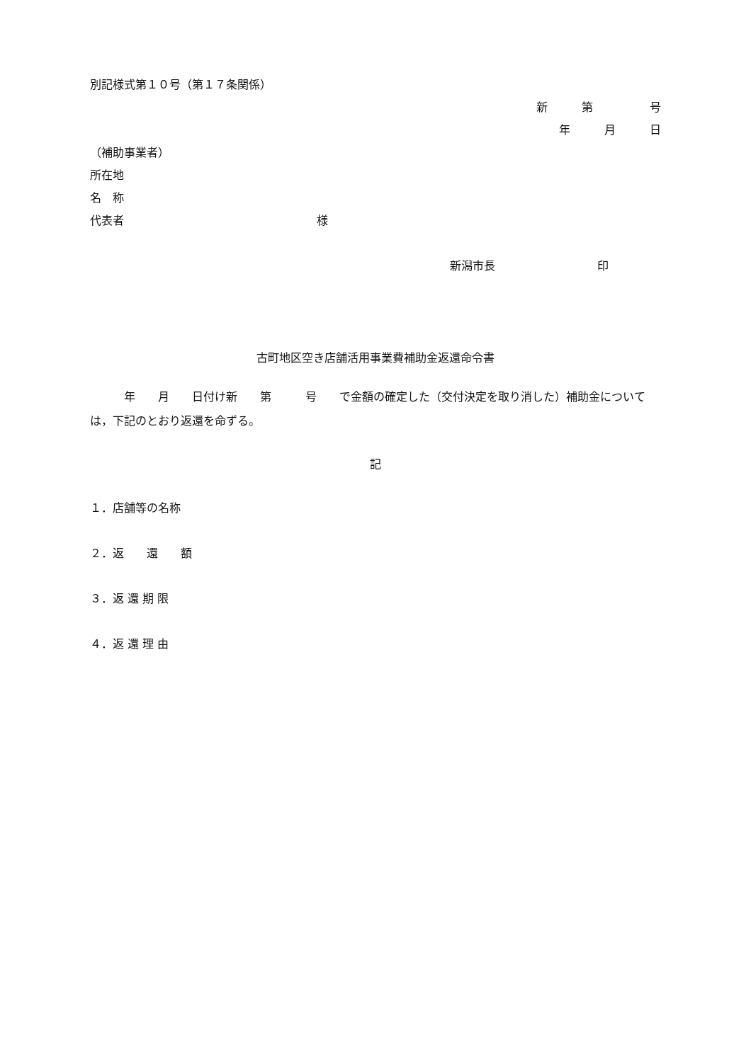別記様式第１０号（第１７条関係）
新　　　第　　　　　号
年　　　月　　　日
（補助事業者）
所在地
名　称
代表者　　　　　　　　　　　　　　　　　様
新潟市長　　　　　　　　　印
古町地区空き店舗活用事業費補助金返還命令書
　　　年　　月　　日付け新　　第　　　号　　で金額の確定した（交付決定を取り消した）補助金については，下記のとおり返還を命ずる。
記
１．店舗等の名称
２．返　　還　　額
３．返 還 期 限
４．返 還 理 由